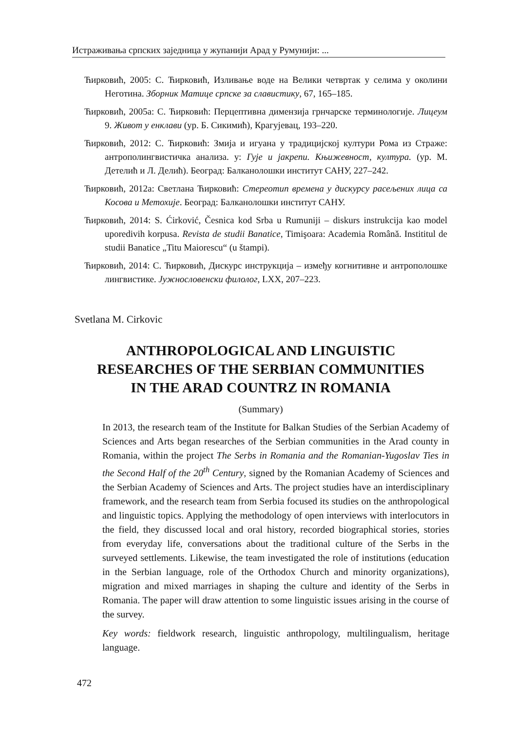Истраживања српских заједница у жупанији Арад у Румунији: ...
Ћирковић, 2005: С. Ћирковић, Изливање воде на Велики четвртак у селима у околини Неготина. Зборник Матице српске за славистику, 67, 165–185.
Ћирковић, 2005а: С. Ћирковић: Перцептивна димензија грнчарске терминологије. Лицеум 9. Живот у енклави (ур. Б. Сикимић), Крагујевац, 193–220.
Ћирковић, 2012: С. Ћирковић: Змија и игуана у традицијској култури Рома из Страже: антрополингвистичка анализа. у: Гује и јакрепи. Књижевност, култура. (ур. М. Детелић и Л. Делић). Београд: Балканолошки институт САНУ, 227–242.
Ћирковић, 2012а: Светлана Ћирковић: Стереотип времена у дискурсу расељених лица са Косова и Метохије. Београд: Балканолошки институт САНУ.
Ћирковић, 2014: S. Ćirković, Česnica kod Srba u Rumuniji – diskurs instrukcija kao model uporedivih korpusa. Revista de studii Banatice, Timişoara: Academia Română. Instititul de studii Banatice „Titu Maiorescu“ (u štampi).
Ћирковић, 2014: С. Ћирковић, Дискурс инструкција – између когнитивне и антрополошке лингвистике. Јужнословенски филолог, LXX, 207–223.
Svetlana M. Cirkovic
ANTHROPOLOGICAL AND LINGUISTIC
RESEARCHES OF THE SERBIAN COMMUNITIES
IN THE ARAD COUNTRZ IN ROMANIA
(Summary)
In 2013, the research team of the Institute for Balkan Studies of the Serbian Academy of Sciences and Arts began researches of the Serbian communities in the Arad county in Romania, within the project The Serbs in Romania and the Romanian-Yugoslav Ties in the Second Half of the 20<sup>th</sup> Century, signed by the Romanian Academy of Sciences and the Serbian Academy of Sciences and Arts. The project studies have an interdisciplinary framework, and the research team from Serbia focused its studies on the anthropological and linguistic topics. Applying the methodology of open interviews with interlocutors in the field, they discussed local and oral history, recorded biographical stories, stories from everyday life, conversations about the traditional culture of the Serbs in the surveyed settlements. Likewise, the team investigated the role of institutions (education in the Serbian language, role of the Orthodox Church and minority organizations), migration and mixed marriages in shaping the culture and identity of the Serbs in Romania. The paper will draw attention to some linguistic issues arising in the course of the survey.
Key words: fieldwork research, linguistic anthropology, multilingualism, heritage language.
472